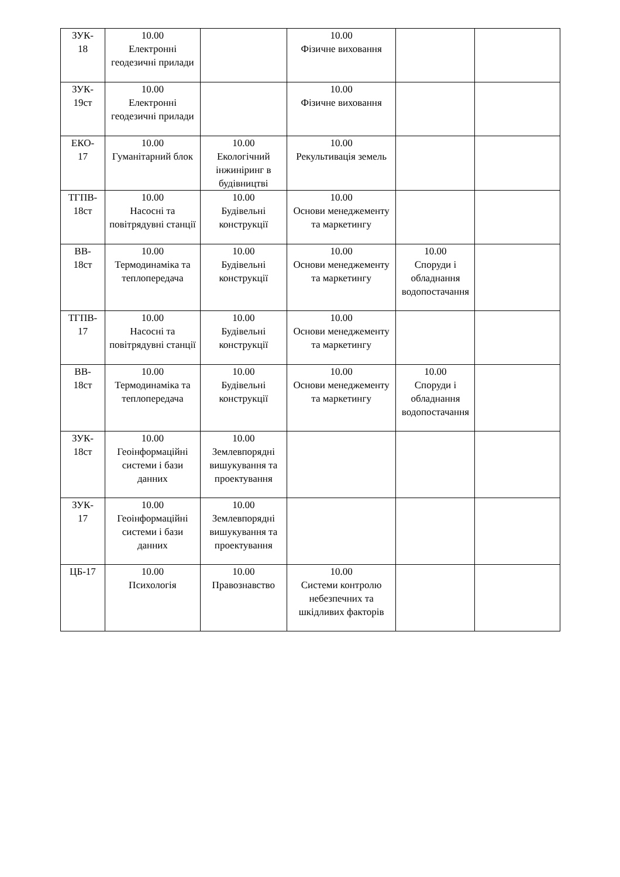| ЗУК- 18 | 10.00 Електронні геодезичні прилади | | 10.00 Фізичне виховання | | |
| ЗУК- 19ст | 10.00 Електронні геодезичні прилади | | 10.00 Фізичне виховання | | |
| ЕКО- 17 | 10.00 Гуманітарний блок | 10.00 Екологічний інжиніринг в будівництві | 10.00 Рекультивація земель | | |
| ТГПВ- 18ст | 10.00 Насосні та повітрядувні станції | 10.00 Будівельні конструкції | 10.00 Основи менеджементу та маркетингу | | |
| ВВ- 18ст | 10.00 Термодинаміка та теплопередача | 10.00 Будівельні конструкції | 10.00 Основи менеджементу та маркетингу | 10.00 Споруди і обладнання водопостачання | |
| ТГПВ- 17 | 10.00 Насосні та повітрядувні станції | 10.00 Будівельні конструкції | 10.00 Основи менеджементу та маркетингу | | |
| ВВ- 18ст | 10.00 Термодинаміка та теплопередача | 10.00 Будівельні конструкції | 10.00 Основи менеджементу та маркетингу | 10.00 Споруди і обладнання водопостачання | |
| ЗУК- 18ст | 10.00 Геоінформаційні системи і бази данних | 10.00 Землевпорядні вишукування та проектування | | | |
| ЗУК- 17 | 10.00 Геоінформаційні системи і бази данних | 10.00 Землевпорядні вишукування та проектування | | | |
| ЦБ-17 | 10.00 Психологія | 10.00 Правознавство | 10.00 Системи контролю небезпечних та шкідливих факторів | | |